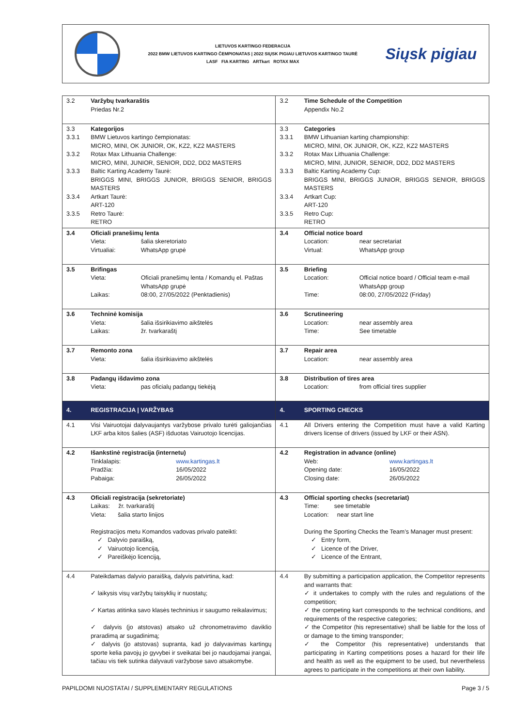LIETUVOS KARTINGO FEDERACIJA
2022 BMW LIETUVOS KARTINGO ČEMPIONATAS | 2022 SIŲSK PIGIAU LIETUVOS KARTINGO TAURĖ
LASF FIA KARTING ARTkart ROTAX MAX
Siųsk pigiau
| 3.2 | Varžybų tvarkaraštis Priedas Nr.2 | 3.2 | Time Schedule of the Competition Appendix No.2 |
| 3.3 3.3.1 3.3.2 3.3.3 3.3.4 3.3.5 | Kategorijos BMW Lietuvos kartingo čempionatas: MICRO, MINI, OK JUNIOR, OK, KZ2, KZ2 MASTERS Rotax Max Lithuania Challenge: MICRO, MINI, JUNIOR, SENIOR, DD2, DD2 MASTERS Baltic Karting Academy Taurė: BRIGGS MINI, BRIGGS JUNIOR, BRIGGS SENIOR, BRIGGS MASTERS Artkart Taurė: ART-120 Retro Taurė: RETRO | 3.3 3.3.1 3.3.2 3.3.3 3.3.4 3.3.5 | Categories BMW Lithuanian karting championship: MICRO, MINI, OK JUNIOR, OK, KZ2, KZ2 MASTERS Rotax Max Lithuania Challenge: MICRO, MINI, JUNIOR, SENIOR, DD2, DD2 MASTERS Baltic Karting Academy Cup: BRIGGS MINI, BRIGGS JUNIOR, BRIGGS SENIOR, BRIGGS MASTERS Artkart Cup: ART-120 Retro Cup: RETRO |
| 3.4 | Oficiali pranešimų lenta Vieta: šalia skeretoriato Virtualiai: WhatsApp grupė | 3.4 | Official notice board Location: near secretariat Virtual: WhatsApp group |
| 3.5 | Brifingas Vieta: Oficiali pranešimų lenta / Komandų el. Paštas WhatsApp grupė Laikas: 08:00, 27/05/2022 (Penktadienis) | 3.5 | Briefing Location: Official notice board / Official team e-mail WhatsApp group Time: 08:00, 27/05/2022 (Friday) |
| 3.6 | Techninė komisija Vieta: šalia išsirikiavimo aikštelės Laikas: žr. tvarkaraštį | 3.6 | Scrutineering Location: near assembly area Time: See timetable |
| 3.7 | Remonto zona Vieta: šalia išsirikiavimo aikštelės | 3.7 | Repair area Location: near assembly area |
| 3.8 | Padangų išdavimo zona Vieta: pas oficialų padangų tiekėją | 3.8 | Distribution of tires area Location: from official tires supplier |
| 4. | REGISTRACIJA / VARŽYBAS | 4. | SPORTING CHECKS |
| 4.1 | Visi Vairuotojai dalyvaujantys varžybose privalo turėti galiojančias LKF arba kitos šalies (ASF) išduotas Vairuotojo licencijas. | 4.1 | All Drivers entering the Competition must have a valid Karting drivers license of drivers (issued by LKF or their ASN). |
| 4.2 | Išankstinė registracija (internetu) Tinklalapis: www.kartingas.lt Pradžia: 16/05/2022 Pabaiga: 26/05/2022 | 4.2 | Registration in advance (online) Web: www.kartingas.lt Opening date: 16/05/2022 Closing date: 26/05/2022 |
| 4.3 | Oficiali registracija (sekretoriate) Laikas: žr. tvarkaraštį Vieta: šalia starto linijos Registracijos metu Komandos vadovas privalo pateikti: ✓ Dalyvio paraišką, ✓ Vairuotojo licenciją, ✓ Pareiškėjo licenciją, | 4.3 | Official sporting checks (secretariat) Time: see timetable Location: near start line During the Sporting Checks the Team’s Manager must present: ✓ Entry form, ✓ Licence of the Driver, ✓ Licence of the Entrant, |
| 4.4 | Pateikdamas dalyvio paraišką, dalyvis patvirtina, kad: ✓ laikysis visų varžybų taisyklių ir nuostatų; ✓ Kartas atitinka savo klasės techninius ir saugumo reikalavimus; ✓ dalyvis (jo atstovas) atsako už chronometravimo daviklio praradimą ar sugadinimą; ✓ dalyvis (jo atstovas) supranta, kad jo dalyvavimas kartingų sporte kelia pavojų jo gyvybei ir sveikatai bei jo naudojamai įrangai, tačiau vis tiek sutinka dalyvauti varžybose savo atsakomybe. | 4.4 | By submitting a participation application, the Competitor represents and warrants that: ✓ it undertakes to comply with the rules and regulations of the competition; ✓ the competing kart corresponds to the technical conditions, and requirements of the respective categories; ✓ the Competitor (his representative) shall be liable for the loss of or damage to the timing transponder; ✓ the Competitor (his representative) understands that participating in Karting competitions poses a hazard for their life and health as well as the equipment to be used, but nevertheless agrees to participate in the competitions at their own liability. |
PAPILDOMI NUOSTATAI / SUPPLEMENTARY REGULATIONS Page 3 / 5